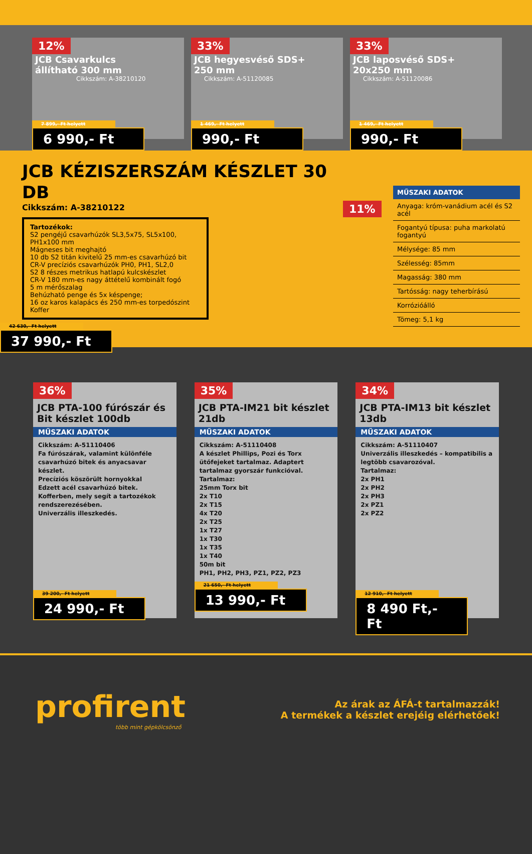12% JCB Csavarkulcs állítható 300 mm
Cikkszám: A-38210120
7 899,- Ft helyett
6 990,- Ft
33% JCB hegyesvéső SDS+ 250 mm
Cikkszám: A-51120085
1 469,- Ft helyett
990,- Ft
33% JCB laposvéső SDS+ 20x250 mm
Cikkszám: A-51120086
1 469,- Ft helyett
990,- Ft
JCB KÉZISZERSZÁM KÉSZLET 30 DB
Cikkszám: A-38210122
Tartozékok:
S2 pengéjű csavarhúzók SL3,5x75, SL5x100, PH1x100 mm
Mágneses bit meghajtó
10 db S2 titán kivitelű 25 mm-es csavarhúzó bit
CR-V precíziós csavarhúzók PH0, PH1, SL2,0
S2 8 részes metrikus hatlapú kulcskészlet
CR-V 180 mm-es nagy áttételű kombinált fogó
5 m mérőszalag
Behúzható penge és 5x késpenge;
16 oz karos kalapács és 250 mm-es torpedószint
Koffer
42 630,- Ft helyett
37 990,- Ft
11%
MŰSZAKI ADATOK
Anyaga: króm-vanádium acél és S2 acél
Fogantyú típusa: puha markolatú fogantyú
Mélysége: 85 mm
Szélesség: 85mm
Magasság: 380 mm
Tartósság: nagy teherbírású
Korrózióálló
Tömeg: 5,1 kg
36%
JCB PTA-100 fúrószár és Bit készlet 100db
MŰSZAKI ADATOK
Cikkszám: A-51110406
Fa fúrószárak, valamint különféle csavarhúzó bitek és anyacsavar készlet.
Precíziós köszörült hornyokkal
Edzett acél csavarhúzó bitek.
Kofferben, mely segít a tartozékok rendszerezésében.
Univerzális illeszkedés.
39 200,- Ft helyett
24 990,- Ft
35%
JCB PTA-IM21 bit készlet 21db
MŰSZAKI ADATOK
Cikkszám: A-51110408
A készlet Phillips, Pozi és Torx ütőfejeket tartalmaz. Adaptert tartalmaz gyorszár funkcióval.
Tartalmaz:
25mm Torx bit
2x T10
2x T15
4x T20
2x T25
1x T27
1x T30
1x T35
1x T40
50m bit
PH1, PH2, PH3, PZ1, PZ2, PZ3
21 650,- Ft helyett
13 990,- Ft
34%
JCB PTA-IM13 bit készlet 13db
MŰSZAKI ADATOK
Cikkszám: A-51110407
Univerzális illeszkedés – kompatibilis a legtöbb csavarozóval.
Tartalmaz:
2x PH1
2x PH2
2x PH3
2x PZ1
2x PZ2
12 910,- Ft helyett
8 490 Ft,- Ft
profirent
több mint gépkölcsönző
Az árak az ÁFÁ-t tartalmazzák!
A termékek a készlet erejéig elérhetőek!